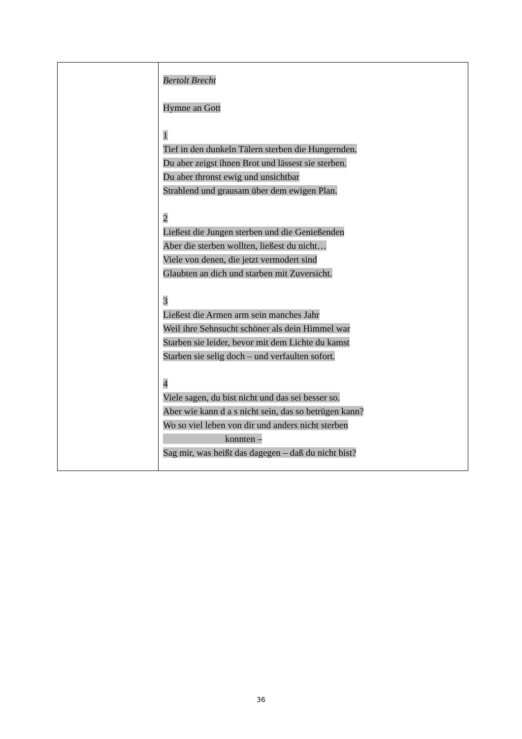| | Bertolt Brecht Hymne an Gott 1 Tief in den dunkeln Tälern sterben die Hungernden. Du aber zeigst ihnen Brot und lässest sie sterben. Du aber thronst ewig und unsichtbar Strahlend und grausam über dem ewigen Plan. 2 Ließest die Jungen sterben und die Genießenden Aber die sterben wollten, ließest du nicht… Viele von denen, die jetzt vermodert sind Glaubten an dich und starben mit Zuversicht. 3 Ließest die Armen arm sein manches Jahr Weil ihre Sehnsucht schöner als dein Himmel war Starben sie leider, bevor mit dem Lichte du kamst Starben sie selig doch – und verfaulten sofort. 4 Viele sagen, du bist nicht und das sei besser so. Aber wie kann d a s nicht sein, das so betrügen kann? Wo so viel leben von dir und anders nicht sterben konnten – Sag mir, was heißt das dagegen – daß du nicht bist? |
36